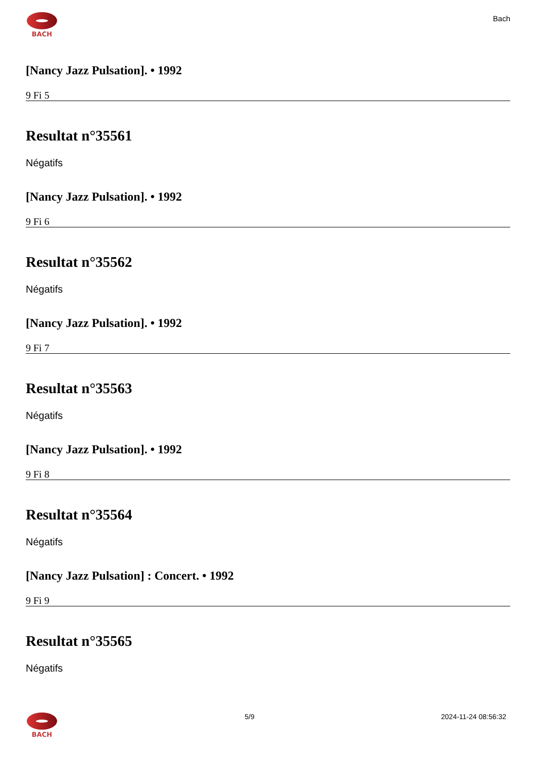BACH
Bach
[Nancy Jazz Pulsation]. • 1992
9 Fi 5
Resultat n°35561
Négatifs
[Nancy Jazz Pulsation]. • 1992
9 Fi 6
Resultat n°35562
Négatifs
[Nancy Jazz Pulsation]. • 1992
9 Fi 7
Resultat n°35563
Négatifs
[Nancy Jazz Pulsation]. • 1992
9 Fi 8
Resultat n°35564
Négatifs
[Nancy Jazz Pulsation] : Concert. • 1992
9 Fi 9
Resultat n°35565
Négatifs
BACH 5/9 2024-11-24 08:56:32